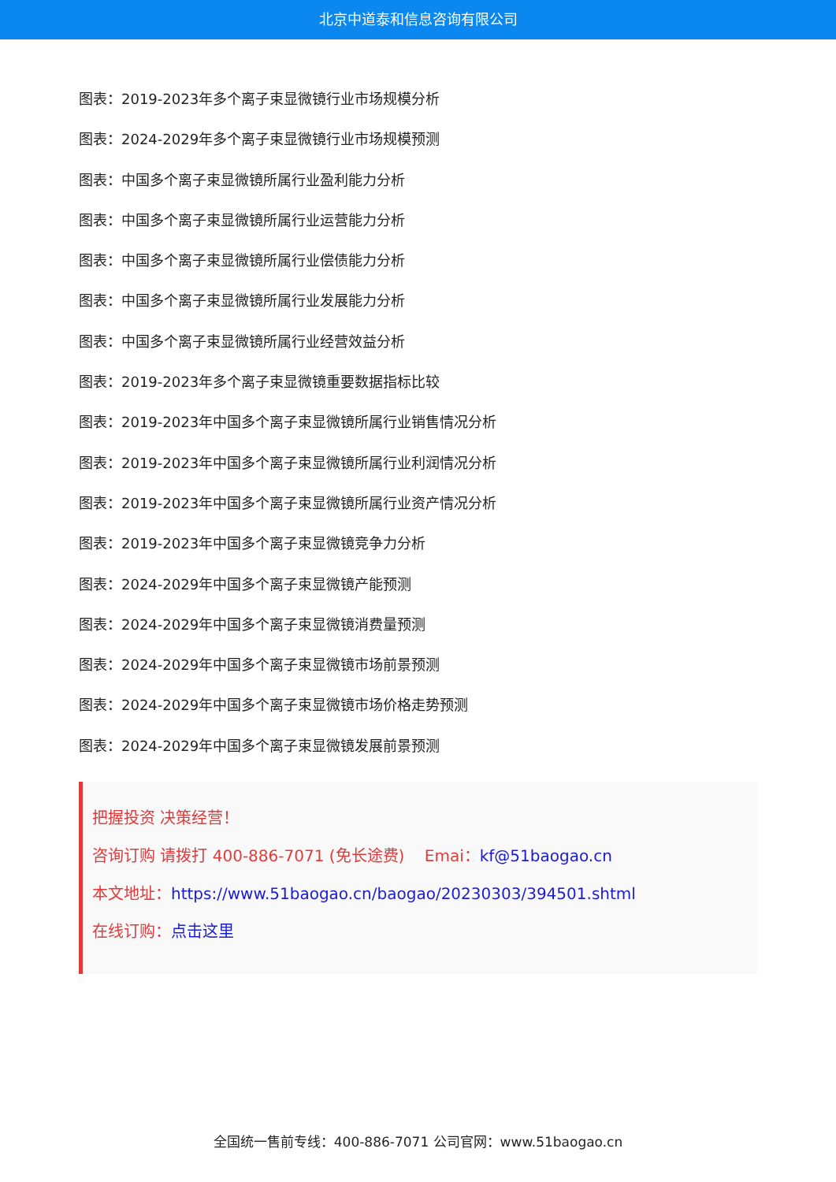北京中道泰和信息咨询有限公司
图表：2019-2023年多个离子束显微镜行业市场规模分析
图表：2024-2029年多个离子束显微镜行业市场规模预测
图表：中国多个离子束显微镜所属行业盈利能力分析
图表：中国多个离子束显微镜所属行业运营能力分析
图表：中国多个离子束显微镜所属行业偿债能力分析
图表：中国多个离子束显微镜所属行业发展能力分析
图表：中国多个离子束显微镜所属行业经营效益分析
图表：2019-2023年多个离子束显微镜重要数据指标比较
图表：2019-2023年中国多个离子束显微镜所属行业销售情况分析
图表：2019-2023年中国多个离子束显微镜所属行业利润情况分析
图表：2019-2023年中国多个离子束显微镜所属行业资产情况分析
图表：2019-2023年中国多个离子束显微镜竞争力分析
图表：2024-2029年中国多个离子束显微镜产能预测
图表：2024-2029年中国多个离子束显微镜消费量预测
图表：2024-2029年中国多个离子束显微镜市场前景预测
图表：2024-2029年中国多个离子束显微镜市场价格走势预测
图表：2024-2029年中国多个离子束显微镜发展前景预测
把握投资 决策经营！
咨询订购 请拨打 400-886-7071 (免长途费) Emai：kf@51baogao.cn
本文地址：https://www.51baogao.cn/baogao/20230303/394501.shtml
在线订购：点击这里
全国统一售前专线：400-886-7071 公司官网：www.51baogao.cn